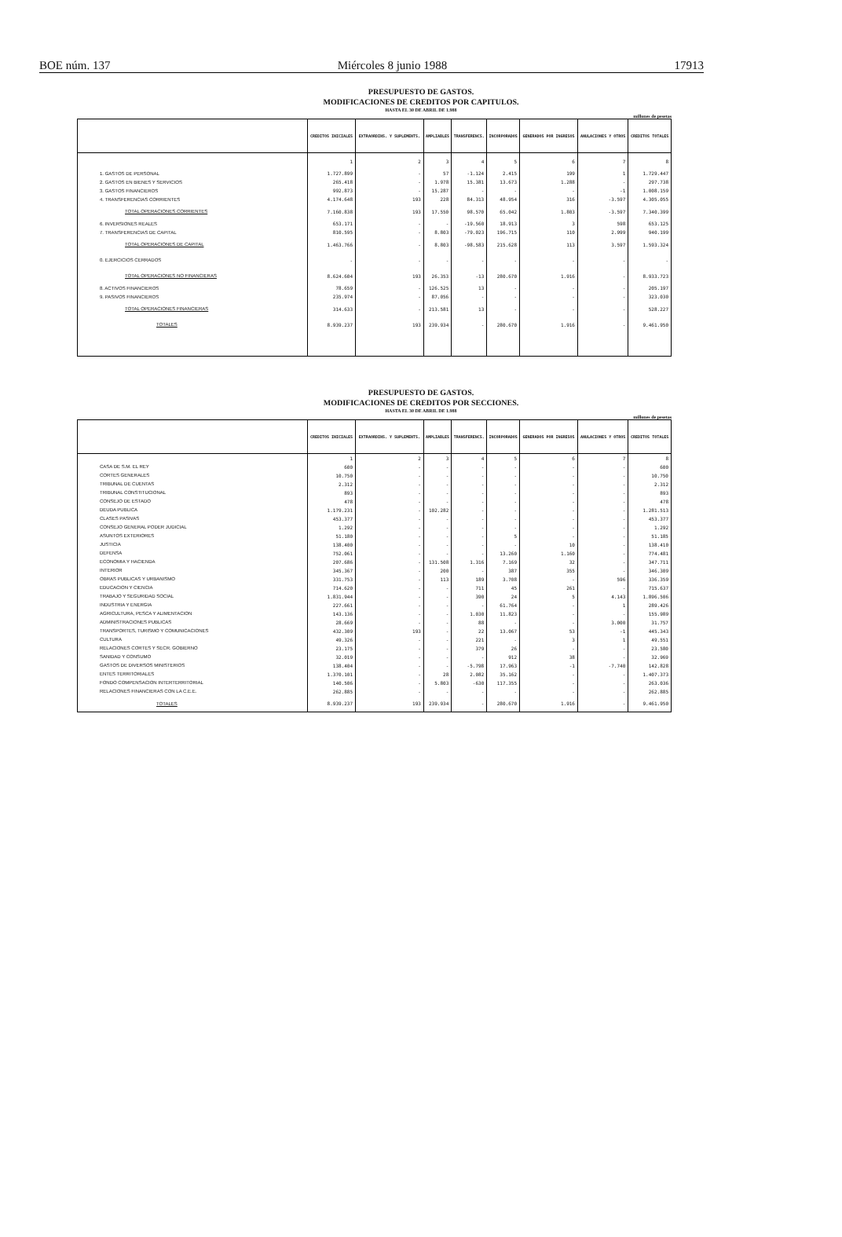BOE núm. 137 Miércoles 8 junio 1988 17913
PRESUPUESTO DE GASTOS.
MODIFICACIONES DE CREDITOS POR CAPITULOS.
HASTA EL 30 DE ABRIL DE 1.988
millones de pesetas
| | CREDITOS INICIALES | EXTRAORDINS. Y SUPLEMENTS. | AMPLIABLES | TRANSFERENCS. | INCORPORADOS | GENERADOS POR INGRESOS | ANULACIONES Y OTROS | CREDITOS TOTALES |
| --- | --- | --- | --- | --- | --- | --- | --- | --- |
| | 1 | 2 | 3 | 4 | 5 | 6 | 7 | 8 |
| 1. GASTOS DE PERSONAL | 1.727.899 | - | 57 | -1.124 | 2.415 | 199 | 1 | 1.729.447 |
| 2. GASTOS EN BIENES Y SERVICIOS | 265.418 | - | 1.978 | 15.381 | 13.673 | 1.288 | - | 297.738 |
| 3. GASTOS FINANCIEROS | 992.873 | - | 15.287 | - | - | - | -1 | 1.008.159 |
| 4. TRANSFERENCIAS CORRIENTES | 4.174.648 | 193 | 228 | 84.313 | 48.954 | 316 | -3.597 | 4.305.055 |
| TOTAL OPERACIONES CORRIENTES | 7.160.838 | 193 | 17.550 | 98.570 | 65.042 | 1.803 | -3.597 | 7.340.399 |
| 6. INVERSIONES REALES | 653.171 | - | - | -19.560 | 18.913 | 3 | 598 | 653.125 |
| 7. TRANSFERENCIAS DE CAPITAL | 810.595 | - | 8.803 | -79.023 | 196.715 | 110 | 2.999 | 940.199 |
| TOTAL OPERACIONES DE CAPITAL | 1.463.766 | - | 8.803 | -98.583 | 215.628 | 113 | 3.597 | 1.593.324 |
| 0. EJERCICIOS CERRADOS | - | - | - | - | - | - | - | - |
| TOTAL OPERACIONES NO FINANCIERAS | 8.624.604 | 193 | 26.353 | -13 | 280.670 | 1.916 | - | 8.933.723 |
| 8. ACTIVOS FINANCIEROS | 78.659 | - | 126.525 | 13 | - | - | - | 205.197 |
| 9. PASIVOS FINANCIEROS | 235.974 | - | 87.056 | - | - | - | - | 323.030 |
| TOTAL OPERACIONES FINANCIERAS | 314.633 | - | 213.581 | 13 | - | - | - | 528.227 |
| TOTALES | 8.939.237 | 193 | 239.934 | - | 280.670 | 1.916 | - | 9.461.950 |
PRESUPUESTO DE GASTOS.
MODIFICACIONES DE CREDITOS POR SECCIONES.
HASTA EL 30 DE ABRIL DE 1.988
millones de pesetas
| | CREDITOS INICIALES | EXTRAORDINS. Y SUPLEMENTS. | AMPLIABLES | TRANSFERENCS. | INCORPORADOS | GENERADOS POR INGRESOS | ANULACIONES Y OTROS | CREDITOS TOTALES |
| --- | --- | --- | --- | --- | --- | --- | --- | --- |
| | 1 | 2 | 3 | 4 | 5 | 6 | 7 | 8 |
| CASA DE S.M. EL REY | 600 | - | - | - | - | - | - | 600 |
| CORTES GENERALES | 10.750 | - | - | - | - | - | - | 10.750 |
| TRIBUNAL DE CUENTAS | 2.312 | - | - | - | - | - | - | 2.312 |
| TRIBUNAL CONSTITUCIONAL | 893 | - | - | - | - | - | - | 893 |
| CONSEJO DE ESTADO | 478 | - | - | - | - | - | - | 478 |
| DEUDA PUBLICA | 1.179.231 | - | 102.282 | - | - | - | - | 1.281.513 |
| CLASES PASIVAS | 453.377 | - | - | - | - | - | - | 453.377 |
| CONSEJO GENERAL PODER JUDICIAL | 1.292 | - | - | - | - | - | - | 1.292 |
| ASUNTOS EXTERIORES | 51.180 | - | - | - | 5 | - | - | 51.185 |
| JUSTICIA | 138.400 | - | - | - | - | 10 | - | 138.410 |
| DEFENSA | 752.061 | - | - | - | 13.260 | 1.160 | - | 774.481 |
| ECONOMIA Y HACIENDA | 207.686 | - | 131.508 | 1.316 | 7.169 | 32 | - | 347.711 |
| INTERIOR | 345.367 | - | 200 | - | 387 | 355 | - | 346.309 |
| OBRAS PUBLICAS Y URBANISMO | 331.753 | - | 113 | 189 | 3.708 | - | 596 | 336.359 |
| EDUCACION Y CIENCIA | 714.620 | - | - | 711 | 45 | 261 | - | 715.637 |
| TRABAJO Y SEGURIDAD SOCIAL | 1.831.944 | - | - | 390 | 24 | 5 | 4.143 | 1.896.506 |
| INDUSTRIA Y ENERGIA | 227.661 | - | - | - | 61.764 | - | 1 | 289.426 |
| AGRICULTURA, PESCA Y ALIMENTACION | 143.136 | - | - | 1.030 | 11.823 | - | - | 155.989 |
| ADMINISTRACIONES PUBLICAS | 28.669 | - | - | 88 | - | - | 3.000 | 31.757 |
| TRANSPORTES, TURISMO Y COMUNICACIONES | 432.309 | 193 | - | 22 | 13.067 | 53 | -1 | 445.343 |
| CULTURA | 49.326 | - | - | 221 | - | 3 | 1 | 49.551 |
| RELACIONES CORTES Y SECR. GOBIERNO | 23.175 | - | - | 379 | 26 | - | - | 23.580 |
| SANIDAD Y CONSUMO | 32.019 | - | - | - | 912 | 38 | - | 32.969 |
| GASTOS DE DIVERSOS MINISTERIOS | 138.404 | - | - | -5.798 | 17.963 | -1 | -7.740 | 142.828 |
| ENTES TERRITORIALES | 1.370.101 | - | 28 | 2.082 | 35.162 | - | - | 1.407.373 |
| FONDO COMPENSACION INTERTERRITORIAL | 140.506 | - | 5.803 | -630 | 117.355 | - | - | 263.036 |
| RELACIONES FINANCIERAS CON LA C.E.E. | 262.885 | - | - | - | - | - | - | 262.885 |
| TOTALES | 8.939.237 | 193 | 239.934 | - | 280.670 | 1.916 | - | 9.461.950 |